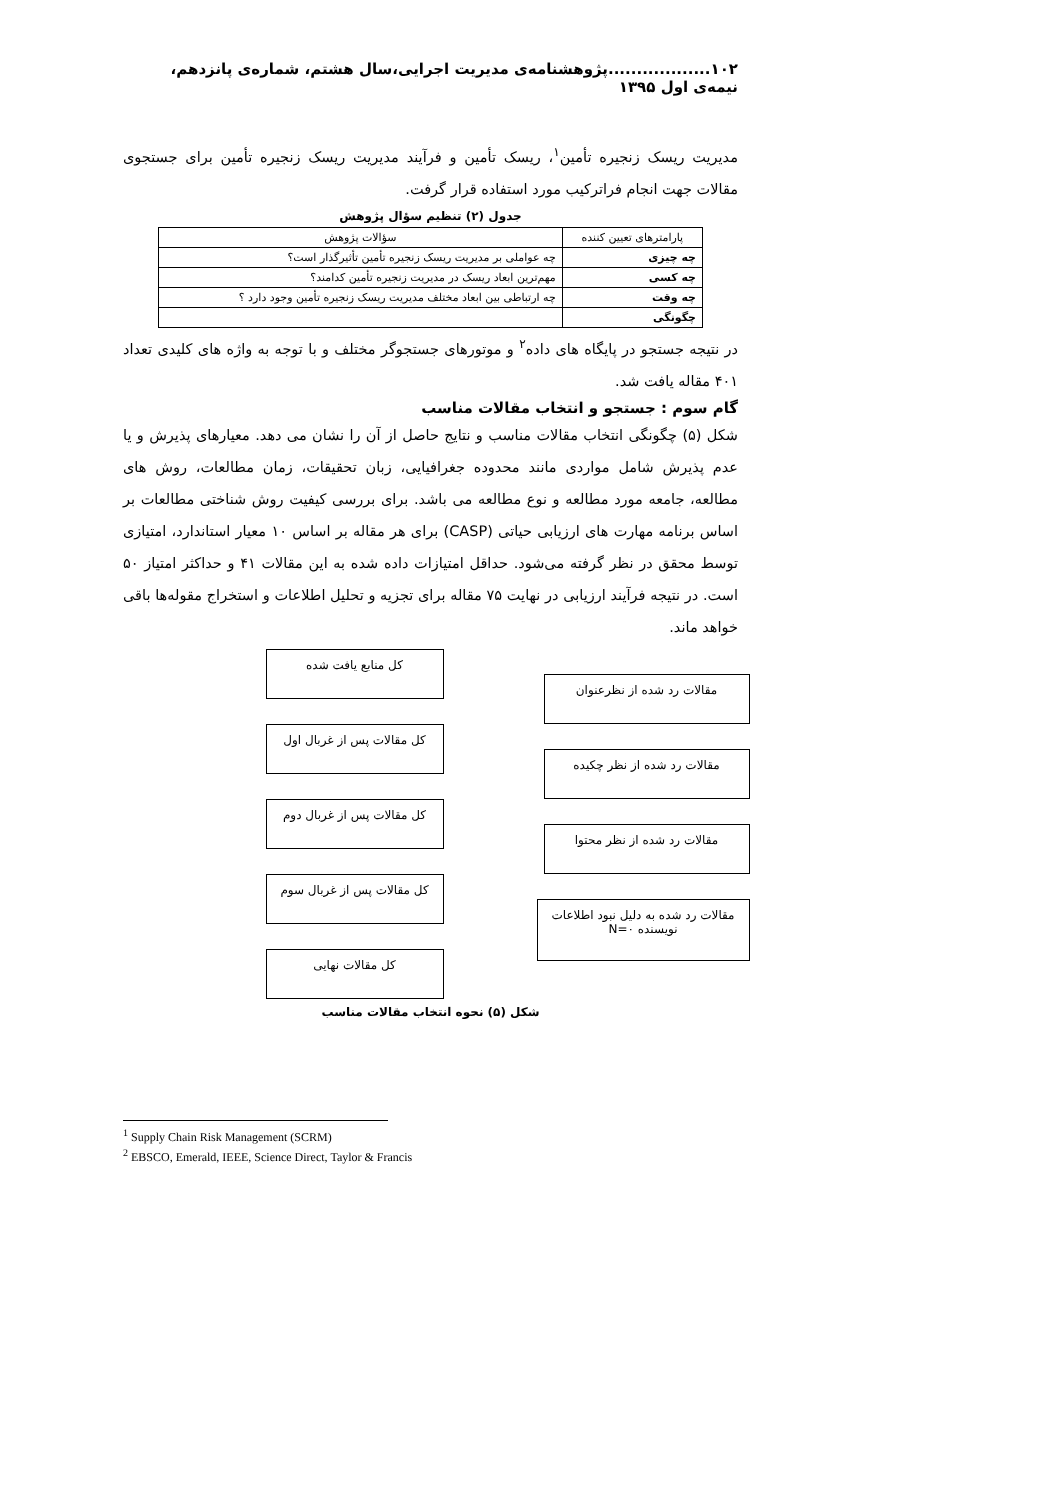۱۰۲..................پژوهشنامه‌ی مدیریت اجرایی،سال هشتم، شماره‌ی پانزدهم، نیمه‌ی اول ۱۳۹۵
مدیریت ریسک زنجیره تأمین<sup>۱</sup>، ریسک تأمین و فرآیند مدیریت ریسک زنجیره تأمین برای جستجوی مقالات جهت انجام فراترکیب مورد استفاده قرار گرفت.
جدول (۲) تنظیم سؤال پژوهش
| پارامترهای تعیین کننده | سؤالات پژوهش |
| --- | --- |
| چه چیزی | چه عواملی بر مدیریت ریسک زنجیره تأمین تأثیرگذار است؟ |
| چه کسی | مهم‌ترین ابعاد ریسک در مدیریت زنجیره تأمین کدامند؟ |
| چه وقت | چه ارتباطی بین ابعاد مختلف مدیریت ریسک زنجیره تأمین وجود دارد ؟ |
| چگونگی | |
در نتیجه جستجو در پایگاه های داده<sup>۲</sup> و موتورهای جستجوگر مختلف و با توجه به واژه های کلیدی تعداد ۴۰۱ مقاله یافت شد.
گام سوم : جستجو و انتخاب مقالات مناسب
شکل (۵) چگونگی انتخاب مقالات مناسب و نتایج حاصل از آن را نشان می دهد. معیارهای پذیرش و یا عدم پذیرش شامل مواردی مانند محدوده جغرافیایی، زبان تحقیقات، زمان مطالعات، روش های مطالعه، جامعه مورد مطالعه و نوع مطالعه می باشد. برای بررسی کیفیت روش شناختی مطالعات بر اساس برنامه مهارت های ارزیابی حیاتی (CASP) برای هر مقاله بر اساس ۱۰ معیار استاندارد، امتیازی توسط محقق در نظر گرفته می‌شود. حداقل امتیازات داده شده به این مقالات ۴۱ و حداکثر امتیاز ۵۰ است. در نتیجه فرآیند ارزیابی در نهایت ۷۵ مقاله برای تجزیه و تحلیل اطلاعات و استخراج مقوله‌ها باقی خواهد ماند.
کل منابع یافت شده
مقالات رد شده از نظرعنوان
کل مقالات پس از غربال اول
مقالات رد شده از نظر چکیده
کل مقالات پس از غربال دوم
مقالات رد شده از نظر محتوا
کل مقالات پس از غربال سوم
مقالات رد شده به دلیل نبود اطلاعات
نویسنده N=۰
کل مقالات نهایی
شکل (۵) نحوه انتخاب مقالات مناسب
<sup>1</sup> Supply Chain Risk Management (SCRM)
<sup>2</sup> EBSCO, Emerald, IEEE, Science Direct, Taylor & Francis